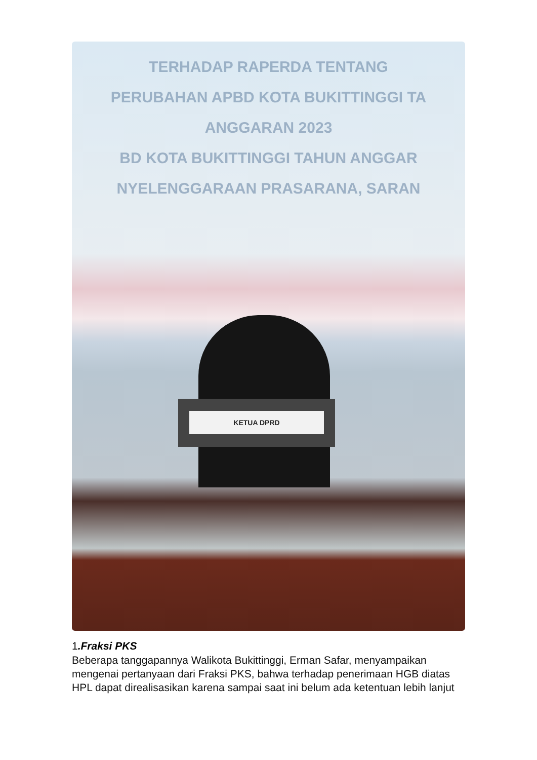TERHADAP RAPERDA TENTANG
PERUBAHAN APBD KOTA BUKITTINGGI TA
ANGGARAN 2023
BD KOTA BUKITTINGGI TAHUN ANGGAR
NYELENGGARAAN PRASARANA, SARAN
KETUA DPRD
1.Fraksi PKS
Beberapa tanggapannya Walikota Bukittinggi, Erman Safar, menyampaikan mengenai pertanyaan dari Fraksi PKS, bahwa terhadap penerimaan HGB diatas HPL dapat direalisasikan karena sampai saat ini belum ada ketentuan lebih lanjut